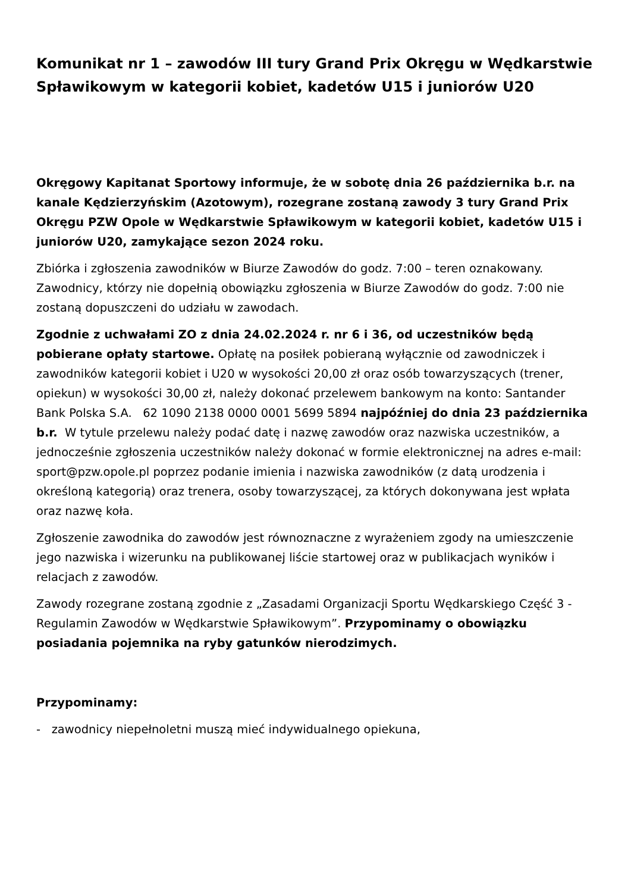Komunikat nr 1 – zawodów III tury Grand Prix Okręgu w Wędkarstwie Spławikowym w kategorii kobiet, kadetów U15 i juniorów U20
Okręgowy Kapitanat Sportowy informuje, że w sobotę dnia 26 października b.r. na kanale Kędzierzyńskim (Azotowym), rozegrane zostaną zawody 3 tury Grand Prix Okręgu PZW Opole w Wędkarstwie Spławikowym w kategorii kobiet, kadetów U15 i juniorów U20, zamykające sezon 2024 roku.
Zbiórka i zgłoszenia zawodników w Biurze Zawodów do godz. 7:00 – teren oznakowany. Zawodnicy, którzy nie dopełnią obowiązku zgłoszenia w Biurze Zawodów do godz. 7:00 nie zostaną dopuszczeni do udziału w zawodach.
Zgodnie z uchwałami ZO z dnia 24.02.2024 r. nr 6 i 36, od uczestników będą pobierane opłaty startowe. Opłatę na posiłek pobieraną wyłącznie od zawodniczek i zawodników kategorii kobiet i U20 w wysokości 20,00 zł oraz osób towarzyszących (trener, opiekun) w wysokości 30,00 zł, należy dokonać przelewem bankowym na konto: Santander Bank Polska S.A. 62 1090 2138 0000 0001 5699 5894 najpóźniej do dnia 23 października b.r. W tytule przelewu należy podać datę i nazwę zawodów oraz nazwiska uczestników, a jednocześnie zgłoszenia uczestników należy dokonać w formie elektronicznej na adres e-mail: sport@pzw.opole.pl poprzez podanie imienia i nazwiska zawodników (z datą urodzenia i określoną kategorią) oraz trenera, osoby towarzyszącej, za których dokonywana jest wpłata oraz nazwę koła.
Zgłoszenie zawodnika do zawodów jest równoznaczne z wyrażeniem zgody na umieszczenie jego nazwiska i wizerunku na publikowanej liście startowej oraz w publikacjach wyników i relacjach z zawodów.
Zawody rozegrane zostaną zgodnie z „Zasadami Organizacji Sportu Wędkarskiego Część 3 - Regulamin Zawodów w Wędkarstwie Spławikowym”. Przypominamy o obowiązku posiadania pojemnika na ryby gatunków nierodzimych.
Przypominamy:
- zawodnicy niepełnoletni muszą mieć indywidualnego opiekuna,